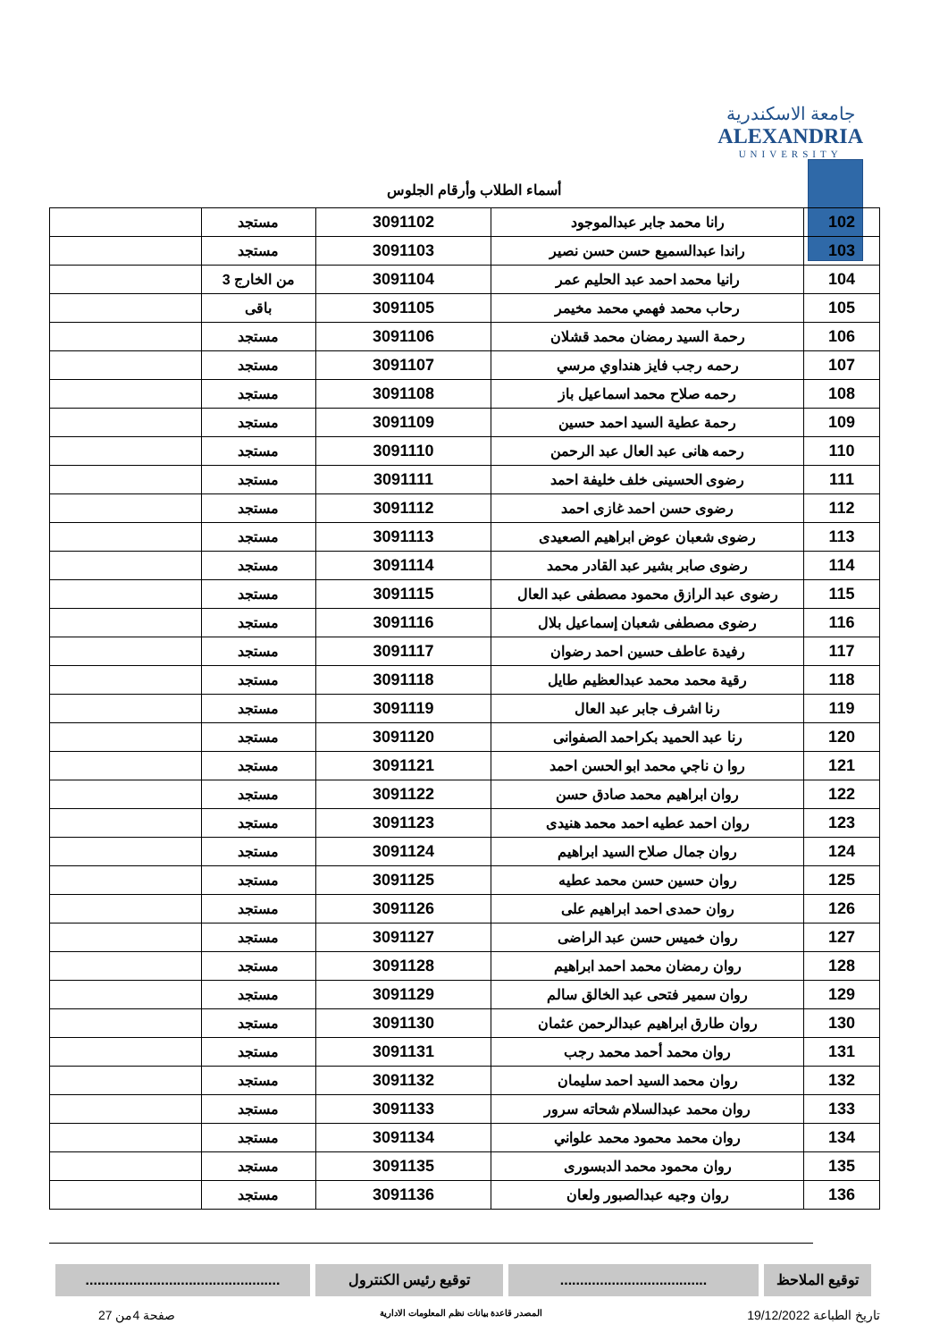جامعة الاسكندرية
ALEXANDRIA
UNIVERSITY
أسماء الطلاب وأرقام الجلوس
| 102 | رانا محمد جابر عبدالموجود | 3091102 | مستجد | |
| 103 | راندا عبدالسميع حسن حسن نصير | 3091103 | مستجد | |
| 104 | رانيا محمد احمد عبد الحليم عمر | 3091104 | من الخارج 3 | |
| 105 | رحاب محمد فهمي محمد مخيمر | 3091105 | باقى | |
| 106 | رحمة السيد رمضان محمد قشلان | 3091106 | مستجد | |
| 107 | رحمه رجب فايز هنداوي مرسي | 3091107 | مستجد | |
| 108 | رحمه صلاح محمد اسماعيل باز | 3091108 | مستجد | |
| 109 | رحمة عطية السيد احمد حسين | 3091109 | مستجد | |
| 110 | رحمه هانى عبد العال عبد الرحمن | 3091110 | مستجد | |
| 111 | رضوى الحسينى خلف خليفة احمد | 3091111 | مستجد | |
| 112 | رضوى حسن احمد غازى احمد | 3091112 | مستجد | |
| 113 | رضوى شعبان عوض ابراهيم الصعيدى | 3091113 | مستجد | |
| 114 | رضوى صابر بشير عبد القادر محمد | 3091114 | مستجد | |
| 115 | رضوى عبد الرازق محمود مصطفى عبد العال | 3091115 | مستجد | |
| 116 | رضوى مصطفى شعبان إسماعيل بلال | 3091116 | مستجد | |
| 117 | رفيدة عاطف حسين احمد رضوان | 3091117 | مستجد | |
| 118 | رقية محمد محمد عبدالعظيم طايل | 3091118 | مستجد | |
| 119 | رنا اشرف جابر عبد العال | 3091119 | مستجد | |
| 120 | رنا عبد الحميد بكراحمد الصفوانى | 3091120 | مستجد | |
| 121 | روا ن ناجي محمد ابو الحسن احمد | 3091121 | مستجد | |
| 122 | روان ابراهيم محمد صادق حسن | 3091122 | مستجد | |
| 123 | روان احمد عطيه احمد محمد هنيدى | 3091123 | مستجد | |
| 124 | روان جمال صلاح السيد ابراهيم | 3091124 | مستجد | |
| 125 | روان حسين حسن محمد عطيه | 3091125 | مستجد | |
| 126 | روان حمدى احمد ابراهيم على | 3091126 | مستجد | |
| 127 | روان خميس حسن عبد الراضى | 3091127 | مستجد | |
| 128 | روان رمضان محمد احمد ابراهيم | 3091128 | مستجد | |
| 129 | روان سمير فتحى عبد الخالق سالم | 3091129 | مستجد | |
| 130 | روان طارق ابراهيم عبدالرحمن عثمان | 3091130 | مستجد | |
| 131 | روان محمد أحمد محمد رجب | 3091131 | مستجد | |
| 132 | روان محمد السيد احمد سليمان | 3091132 | مستجد | |
| 133 | روان محمد عبدالسلام شحاته سرور | 3091133 | مستجد | |
| 134 | روان محمد محمود محمد علواني | 3091134 | مستجد | |
| 135 | روان محمود محمد الدبسورى | 3091135 | مستجد | |
| 136 | روان وجيه عبدالصبور ولعان | 3091136 | مستجد | |
توقيع الملاحظ
.....................................
توقيع رئيس الكنترول .................................................
تاريخ الطباعة 19/12/2022 المصدر قاعدة بيانات نظم المعلومات الادارية صفحة 4من 27